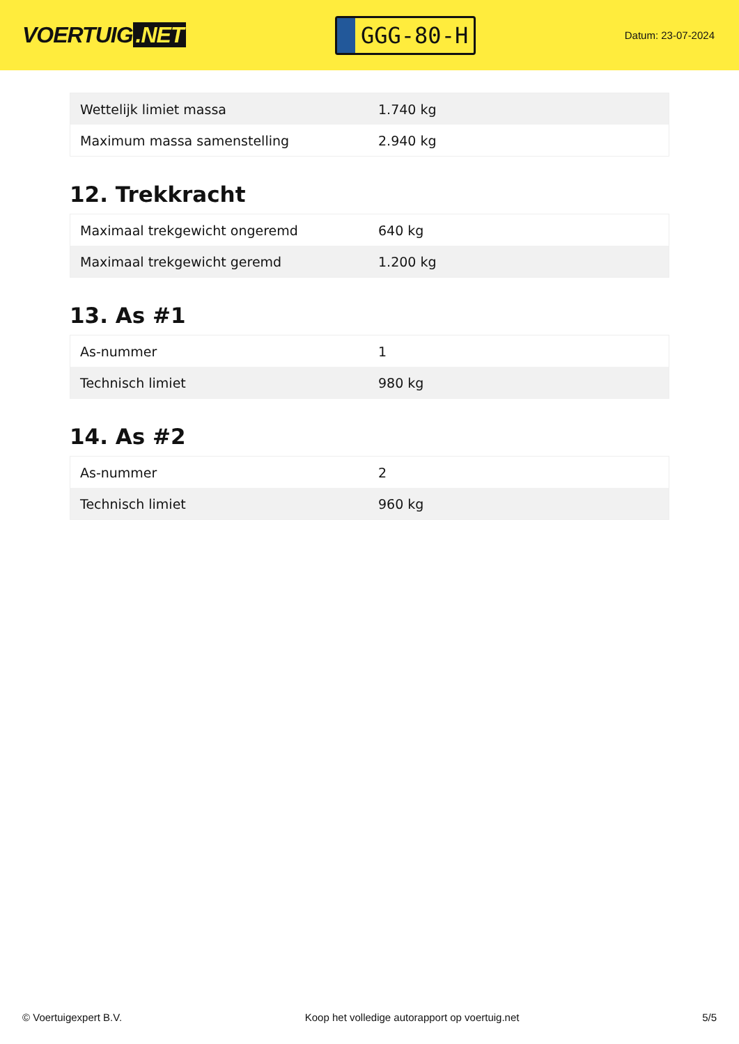VOERTUIG.NET
GGG-80-H
Datum: 23-07-2024
| Wettelijk limiet massa | 1.740 kg |
| Maximum massa samenstelling | 2.940 kg |
12. Trekkracht
| Maximaal trekgewicht ongeremd | 640 kg |
| Maximaal trekgewicht geremd | 1.200 kg |
13. As #1
| As-nummer | 1 |
| Technisch limiet | 980 kg |
14. As #2
| As-nummer | 2 |
| Technisch limiet | 960 kg |
© Voertuigexpert B.V. Koop het volledige autorapport op voertuig.net 5/5